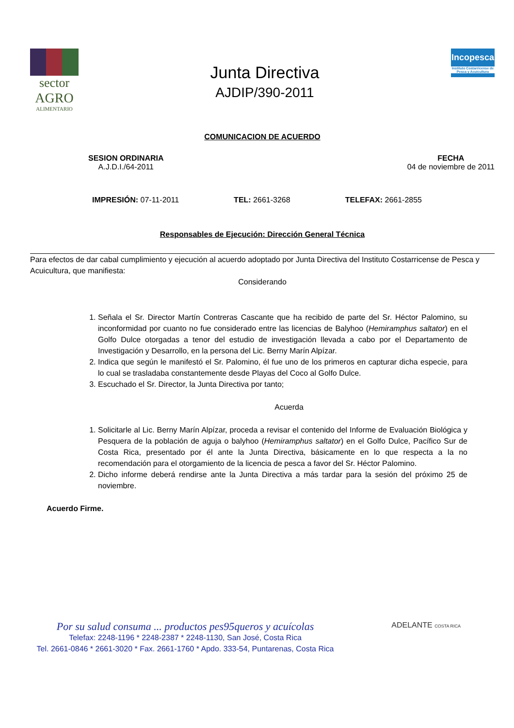sector
AGRO
ALIMENTARIO
Junta Directiva
AJDIP/390-2011
Incopesca
Instituto Costarricense de Pesca y Acuicultura
COMUNICACION DE ACUERDO
SESION ORDINARIA
A.J.D.I./64-2011
FECHA
04 de noviembre de 2011
IMPRESIÓN: 07-11-2011 TEL: 2661-3268 TELEFAX: 2661-2855
Responsables de Ejecución: Dirección General Técnica
Para efectos de dar cabal cumplimiento y ejecución al acuerdo adoptado por Junta Directiva del Instituto Costarricense de Pesca y Acuicultura, que manifiesta:
Considerando
1. Señala el Sr. Director Martín Contreras Cascante que ha recibido de parte del Sr. Héctor Palomino, su inconformidad por cuanto no fue considerado entre las licencias de Balyhoo (Hemiramphus saltator) en el Golfo Dulce otorgadas a tenor del estudio de investigación llevada a cabo por el Departamento de Investigación y Desarrollo, en la persona del Lic. Berny Marín Alpízar.
2. Indica que según le manifestó el Sr. Palomino, él fue uno de los primeros en capturar dicha especie, para lo cual se trasladaba constantemente desde Playas del Coco al Golfo Dulce.
3. Escuchado el Sr. Director, la Junta Directiva por tanto;
Acuerda
1. Solicitarle al Lic. Berny Marín Alpízar, proceda a revisar el contenido del Informe de Evaluación Biológica y Pesquera de la población de aguja o balyhoo (Hemiramphus saltator) en el Golfo Dulce, Pacífico Sur de Costa Rica, presentado por él ante la Junta Directiva, básicamente en lo que respecta a la no recomendación para el otorgamiento de la licencia de pesca a favor del Sr. Héctor Palomino.
2. Dicho informe deberá rendirse ante la Junta Directiva a más tardar para la sesión del próximo 25 de noviembre.
Acuerdo Firme.
Por su salud consuma ... productos pes95queros y acuícolas
Telefax: 2248-1196 * 2248-2387 * 2248-1130, San José, Costa Rica
Tel. 2661-0846 * 2661-3020 * Fax. 2661-1760 * Apdo. 333-54, Puntarenas, Costa Rica
ADELANTE COSTA RICA